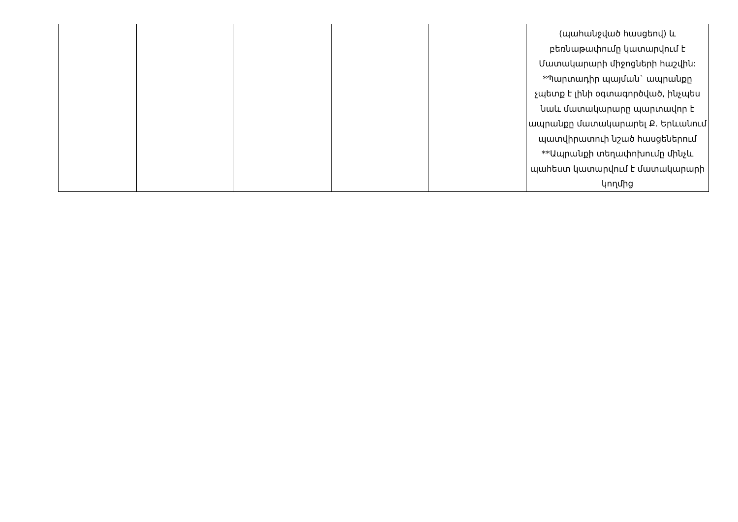| | | | | | (պահանջված հասցեով) և բեռնաթափումը կատարվում է Մատակարարի միջոցների հաշվին: *Պարտադիր պայման` ապրանքը չպետք է լինի օգտագործված, ինչպես նաև մատակարարը պարտավոր է ապրանքը մատակարարել Ք. Երևանում պատվիրատուի նշած հասցեներում **Ապրանքի տեղափոխումը մինչև պահեստ կատարվում է մատակարարի կողմից |